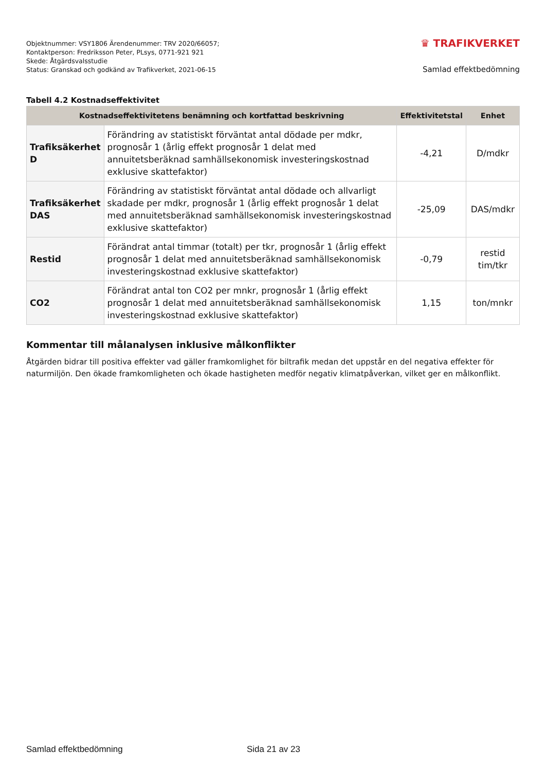Objektnummer: VSY1806 Ärendenummer: TRV 2020/66057;
Kontaktperson: Fredriksson Peter, PLsys, 0771-921 921
Skede: Åtgärdsvalsstudie
Status: Granskad och godkänd av Trafikverket, 2021-06-15
♛ TRAFIKVERKET
Samlad effektbedömning
Tabell 4.2 Kostnadseffektivitet
| Kostnadseffektivitetens benämning och kortfattad beskrivning | | Effektivitetstal | Enhet |
| --- | --- | --- | --- |
| Trafiksäkerhet D | Förändring av statistiskt förväntat antal dödade per mdkr, prognosår 1 (årlig effekt prognosår 1 delat med annuitetsberäknad samhällsekonomisk investeringskostnad exklusive skattefaktor) | -4,21 | D/mdkr |
| Trafiksäkerhet DAS | Förändring av statistiskt förväntat antal dödade och allvarligt skadade per mdkr, prognosår 1 (årlig effekt prognosår 1 delat med annuitetsberäknad samhällsekonomisk investeringskostnad exklusive skattefaktor) | -25,09 | DAS/mdkr |
| Restid | Förändrat antal timmar (totalt) per tkr, prognosår 1 (årlig effekt prognosår 1 delat med annuitetsberäknad samhällsekonomisk investeringskostnad exklusive skattefaktor) | -0,79 | restid tim/tkr |
| CO2 | Förändrat antal ton CO2 per mnkr, prognosår 1 (årlig effekt prognosår 1 delat med annuitetsberäknad samhällsekonomisk investeringskostnad exklusive skattefaktor) | 1,15 | ton/mnkr |
Kommentar till målanalysen inklusive målkonflikter
Åtgärden bidrar till positiva effekter vad gäller framkomlighet för biltrafik medan det uppstår en del negativa effekter för naturmiljön. Den ökade framkomligheten och ökade hastigheten medför negativ klimatpåverkan, vilket ger en målkonflikt.
Samlad effektbedömning Sida 21 av 23